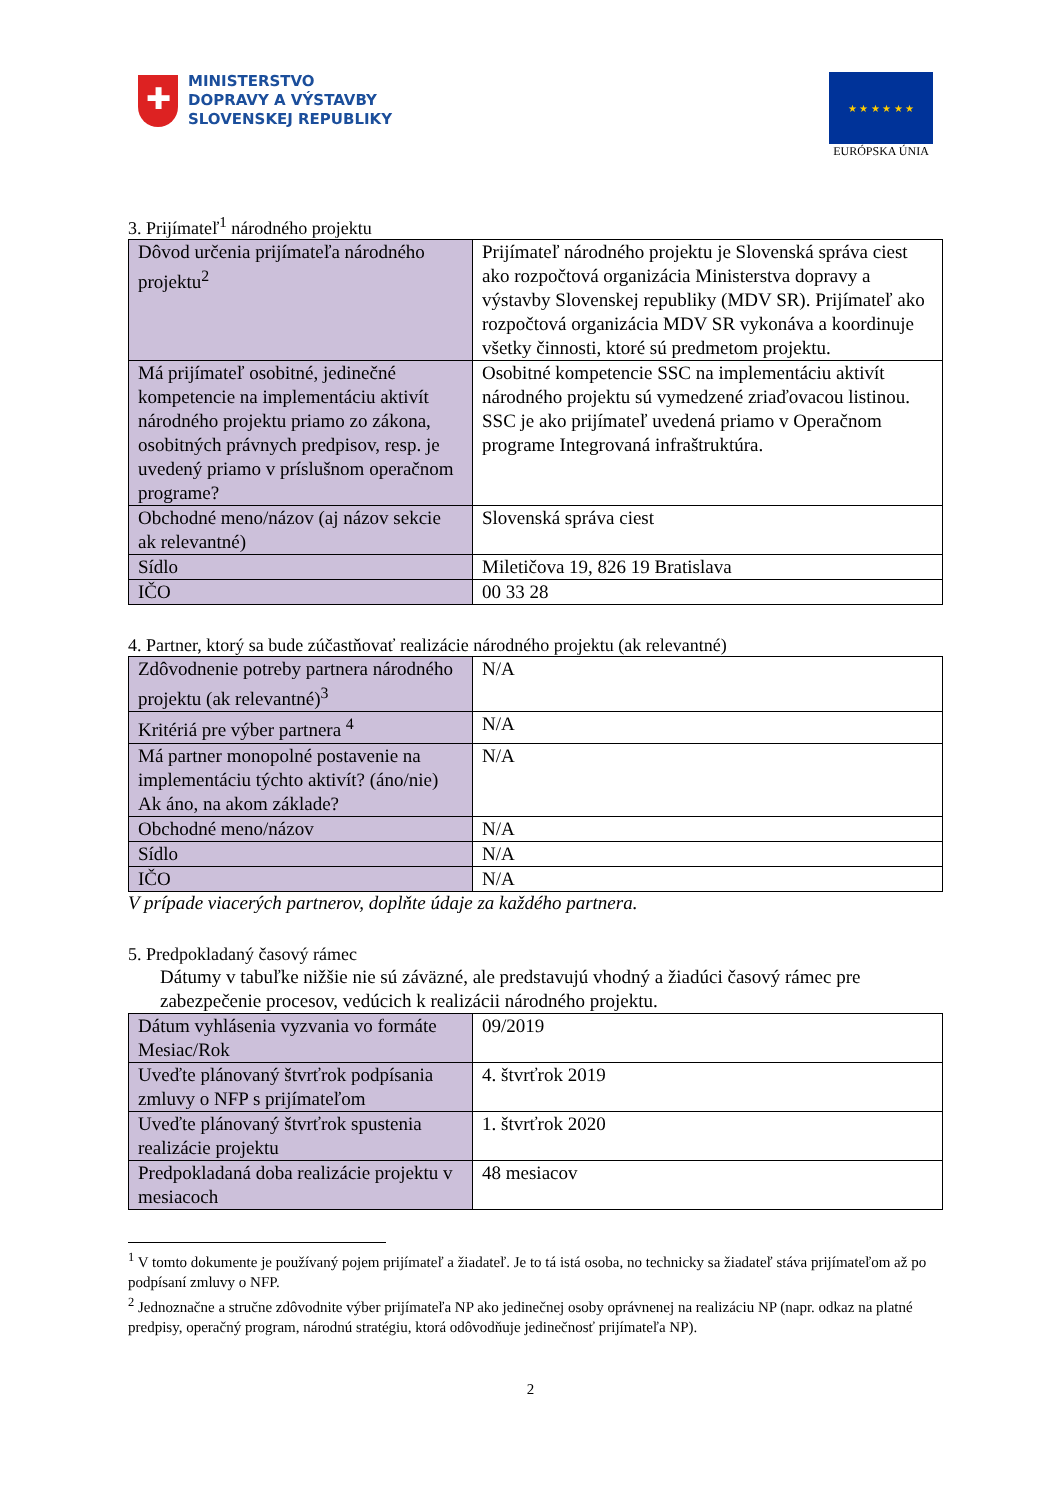✚
MINISTERSTVO
DOPRAVY A VÝSTAVBY
SLOVENSKEJ REPUBLIKY
★ ★ ★ ★ ★ ★
EURÓPSKA ÚNIA
3. Prijímateľ<sup>1</sup> národného projektu
| Dôvod určenia prijímateľa národného projektu<sup>2</sup> | Prijímateľ národného projektu je Slovenská správa ciest ako rozpočtová organizácia Ministerstva dopravy a výstavby Slovenskej republiky (MDV SR). Prijímateľ ako rozpočtová organizácia MDV SR vykonáva a koordinuje všetky činnosti, ktoré sú predmetom projektu. |
| Má prijímateľ osobitné, jedinečné kompetencie na implementáciu aktivít národného projektu priamo zo zákona, osobitných právnych predpisov, resp. je uvedený priamo v príslušnom operačnom programe? | Osobitné kompetencie SSC na implementáciu aktivít národného projektu sú vymedzené zriaďovacou listinou. SSC je ako prijímateľ uvedená priamo v Operačnom programe Integrovaná infraštruktúra. |
| Obchodné meno/názov (aj názov sekcie ak relevantné) | Slovenská správa ciest |
| Sídlo | Miletičova 19, 826 19 Bratislava |
| IČO | 00 33 28 |
4. Partner, ktorý sa bude zúčastňovať realizácie národného projektu (ak relevantné)
| Zdôvodnenie potreby partnera národného projektu (ak relevantné)<sup>3</sup> | N/A |
| Kritériá pre výber partnera <sup>4</sup> | N/A |
| Má partner monopolné postavenie na implementáciu týchto aktivít? (áno/nie) Ak áno, na akom základe? | N/A |
| Obchodné meno/názov | N/A |
| Sídlo | N/A |
| IČO | N/A |
V prípade viacerých partnerov, doplňte údaje za každého partnera.
5. Predpokladaný časový rámec
Dátumy v tabuľke nižšie nie sú záväzné, ale predstavujú vhodný a žiadúci časový rámec pre zabezpečenie procesov, vedúcich k realizácii národného projektu.
| Dátum vyhlásenia vyzvania vo formáte Mesiac/Rok | 09/2019 |
| Uveďte plánovaný štvrťrok podpísania zmluvy o NFP s prijímateľom | 4. štvrťrok 2019 |
| Uveďte plánovaný štvrťrok spustenia realizácie projektu | 1. štvrťrok 2020 |
| Predpokladaná doba realizácie projektu v mesiacoch | 48 mesiacov |
<sup>1</sup> V tomto dokumente je používaný pojem prijímateľ a žiadateľ. Je to tá istá osoba, no technicky sa žiadateľ stáva prijímateľom až po podpísaní zmluvy o NFP.
<sup>2</sup> Jednoznačne a stručne zdôvodnite výber prijímateľa NP ako jedinečnej osoby oprávnenej na realizáciu NP (napr. odkaz na platné predpisy, operačný program, národnú stratégiu, ktorá odôvodňuje jedinečnosť prijímateľa NP).
2